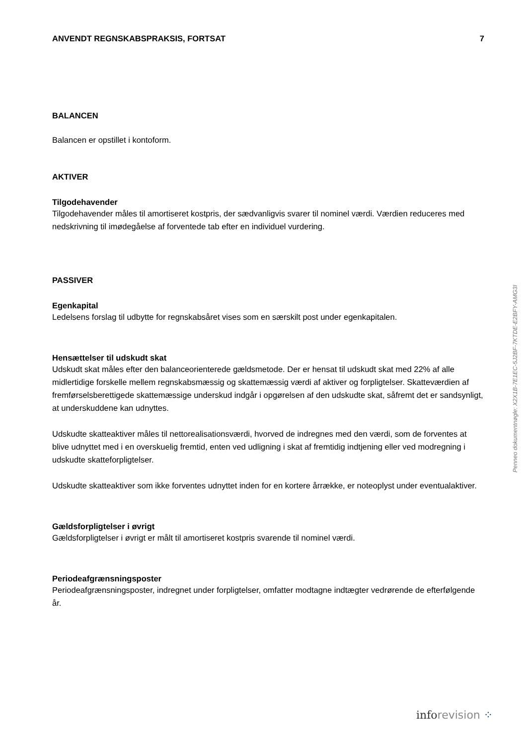ANVENDT REGNSKABSPRAKSIS, FORTSAT 7
BALANCEN
Balancen er opstillet i kontoform.
AKTIVER
Tilgodehavender
Tilgodehavender måles til amortiseret kostpris, der sædvanligvis svarer til nominel værdi. Værdien reduceres med nedskrivning til imødegåelse af forventede tab efter en individuel vurdering.
PASSIVER
Egenkapital
Ledelsens forslag til udbytte for regnskabsåret vises som en særskilt post under egenkapitalen.
Hensættelser til udskudt skat
Udskudt skat måles efter den balanceorienterede gældsmetode. Der er hensat til udskudt skat med 22% af alle midlertidige forskelle mellem regnskabsmæssig og skattemæssig værdi af aktiver og forpligtelser. Skatteværdien af fremførselsberettigede skattemæssige underskud indgår i opgørelsen af den udskudte skat, såfremt det er sandsynligt, at underskuddene kan udnyttes.
Udskudte skatteaktiver måles til nettorealisationsværdi, hvorved de indregnes med den værdi, som de forventes at blive udnyttet med i en overskuelig fremtid, enten ved udligning i skat af fremtidig indtjening eller ved modregning i udskudte skatteforpligtelser.
Udskudte skatteaktiver som ikke forventes udnyttet inden for en kortere årrække, er noteoplyst under eventualaktiver.
Gældsforpligtelser i øvrigt
Gældsforpligtelser i øvrigt er målt til amortiseret kostpris svarende til nominel værdi.
Periodeafgrænsningsposter
Periodeafgrænsningsposter, indregnet under forpligtelser, omfatter modtagne indtægter vedrørende de efterfølgende år.
Penneo dokumentnøgle: X2X1B-7E1EC-5J2BF-7KTDE-E2BFY-AMG3I
inforevision ⁘